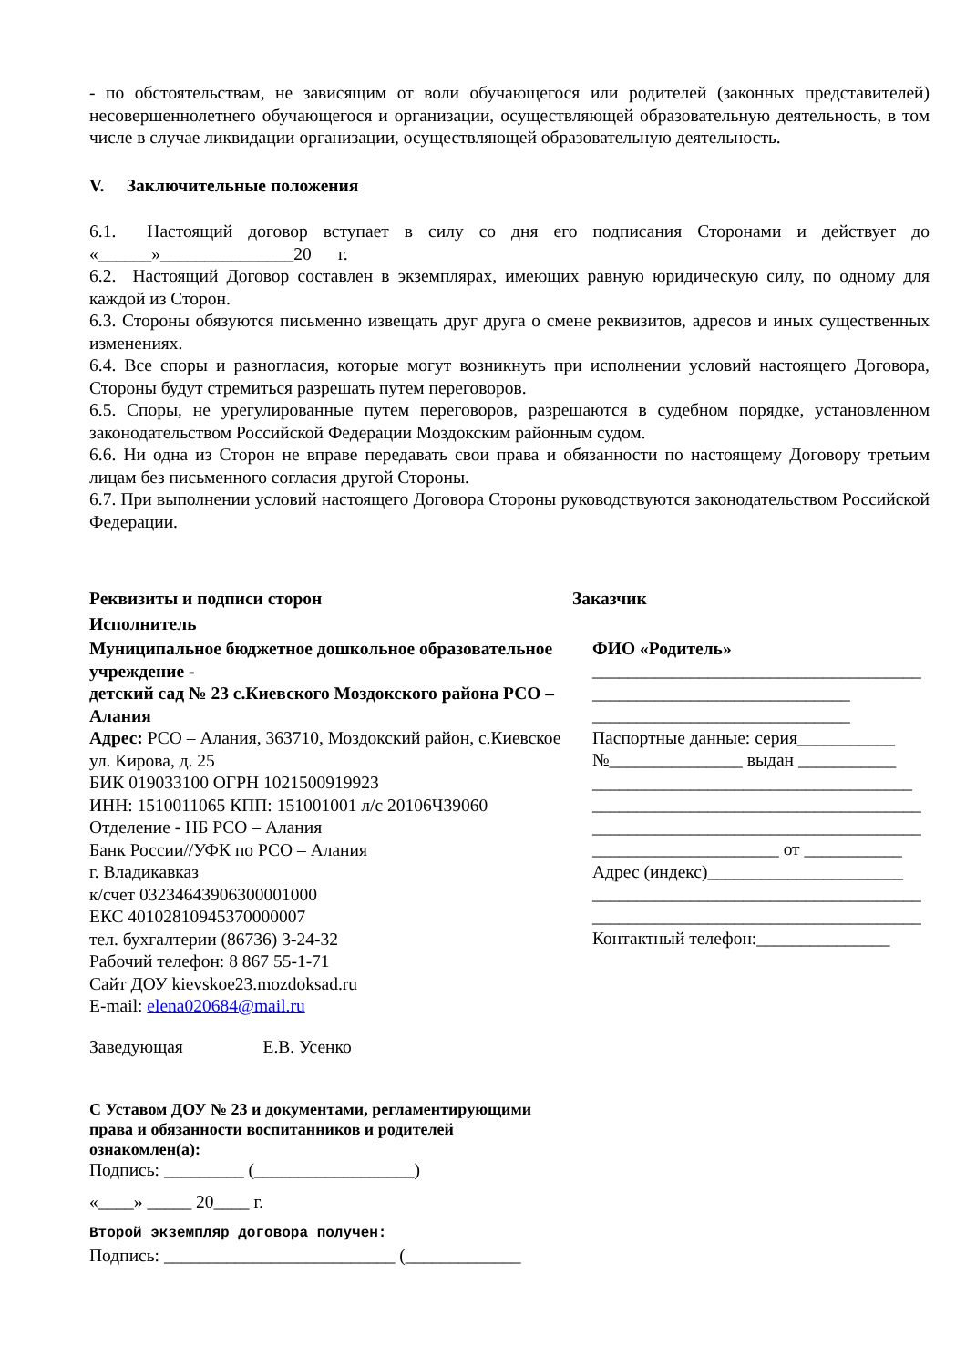- по обстоятельствам, не зависящим от воли обучающегося или родителей (законных представителей) несовершеннолетнего обучающегося и организации, осуществляющей образовательную деятельность, в том числе в случае ликвидации организации, осуществляющей образовательную деятельность.
V. Заключительные положения
6.1. Настоящий договор вступает в силу со дня его подписания Сторонами и действует до «______»_______________20 г.
6.2. Настоящий Договор составлен в экземплярах, имеющих равную юридическую силу, по одному для каждой из Сторон.
6.3. Стороны обязуются письменно извещать друг друга о смене реквизитов, адресов и иных существенных изменениях.
6.4. Все споры и разногласия, которые могут возникнуть при исполнении условий настоящего Договора, Стороны будут стремиться разрешать путем переговоров.
6.5. Споры, не урегулированные путем переговоров, разрешаются в судебном порядке, установленном законодательством Российской Федерации Моздокским районным судом.
6.6. Ни одна из Сторон не вправе передавать свои права и обязанности по настоящему Договору третьим лицам без письменного согласия другой Стороны.
6.7. При выполнении условий настоящего Договора Стороны руководствуются законодательством Российской Федерации.
Реквизиты и подписи сторон
Исполнитель
Муниципальное бюджетное дошкольное образовательное учреждение -
детский сад № 23 с.Киевского Моздокского района РСО – Алания
Адрес: РСО – Алания, 363710, Моздокский район, с.Киевское ул. Кирова, д. 25
БИК 019033100 ОГРН 1021500919923
ИНН: 1510011065 КПП: 151001001 л/с 20106Ч39060
Отделение - НБ РСО – Алания
Банк России//УФК по РСО – Алания
г. Владикавказ
к/счет 03234643906300001000
ЕКС 40102810945370000007
тел. бухгалтерии (86736) 3-24-32
Рабочий телефон: 8 867 55-1-71
Сайт ДОУ kievskoe23.mozdoksad.ru
E-mail: elena020684@mail.ru
Заведующая Е.В. Усенко
Заказчик
ФИО «Родитель»
_____________________________________
_____________________________
_____________________________
Паспортные данные: серия___________
№_______________ выдан ___________
____________________________________
_____________________________________
_____________________________________
_____________________ от ___________
Адрес (индекс)______________________
_____________________________________
_____________________________________
Контактный телефон:_______________
С Уставом ДОУ № 23 и документами, регламентирующими
права и обязанности воспитанников и родителей
ознакомлен(а):
Подпись: _________ (__________________)
«____» _____ 20____ г.
Второй экземпляр договора получен:
Подпись: __________________________ (_____________